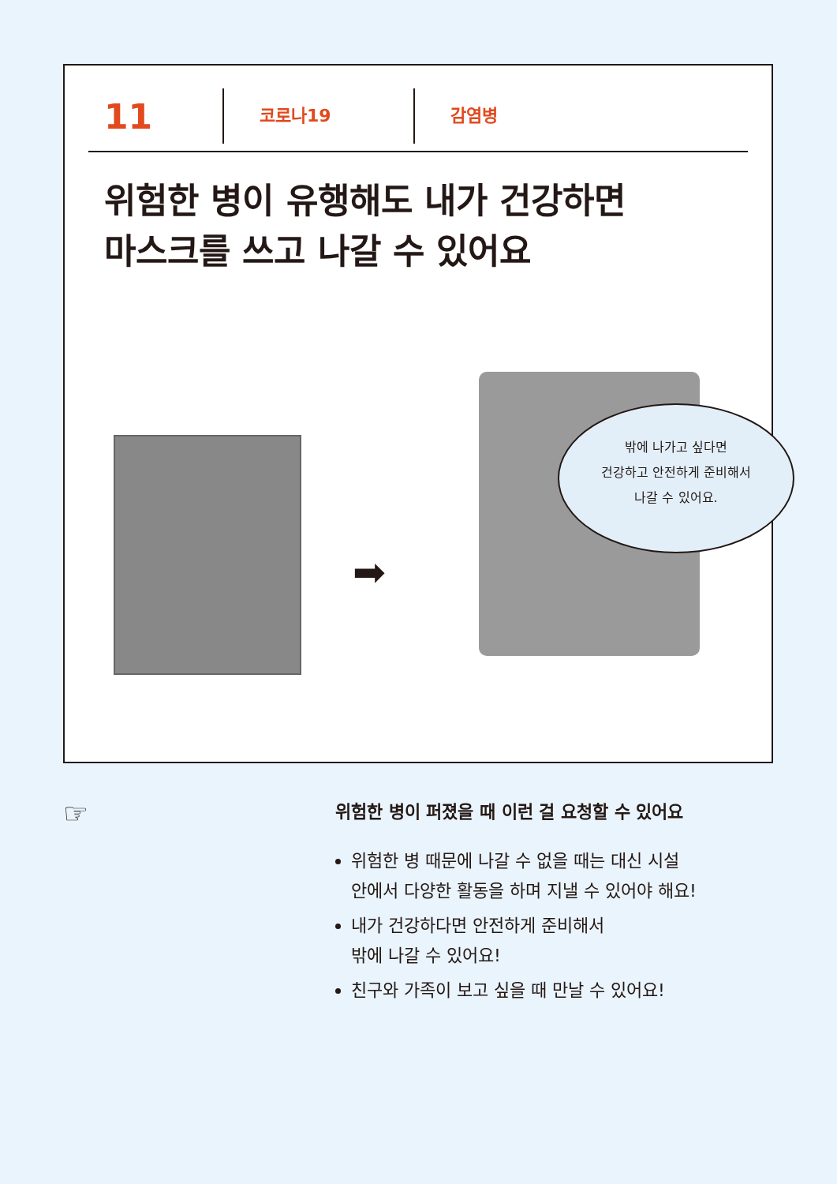11
코로나19 감염병
위험한 병이 유행해도 내가 건강하면
마스크를 쓰고 나갈 수 있어요
➡
밖에 나가고 싶다면
건강하고 안전하게 준비해서
나갈 수 있어요.
☞
위험한 병이 퍼졌을 때 이런 걸 요청할 수 있어요
위험한 병 때문에 나갈 수 없을 때는 대신 시설
안에서 다양한 활동을 하며 지낼 수 있어야 해요!
내가 건강하다면 안전하게 준비해서
밖에 나갈 수 있어요!
친구와 가족이 보고 싶을 때 만날 수 있어요!